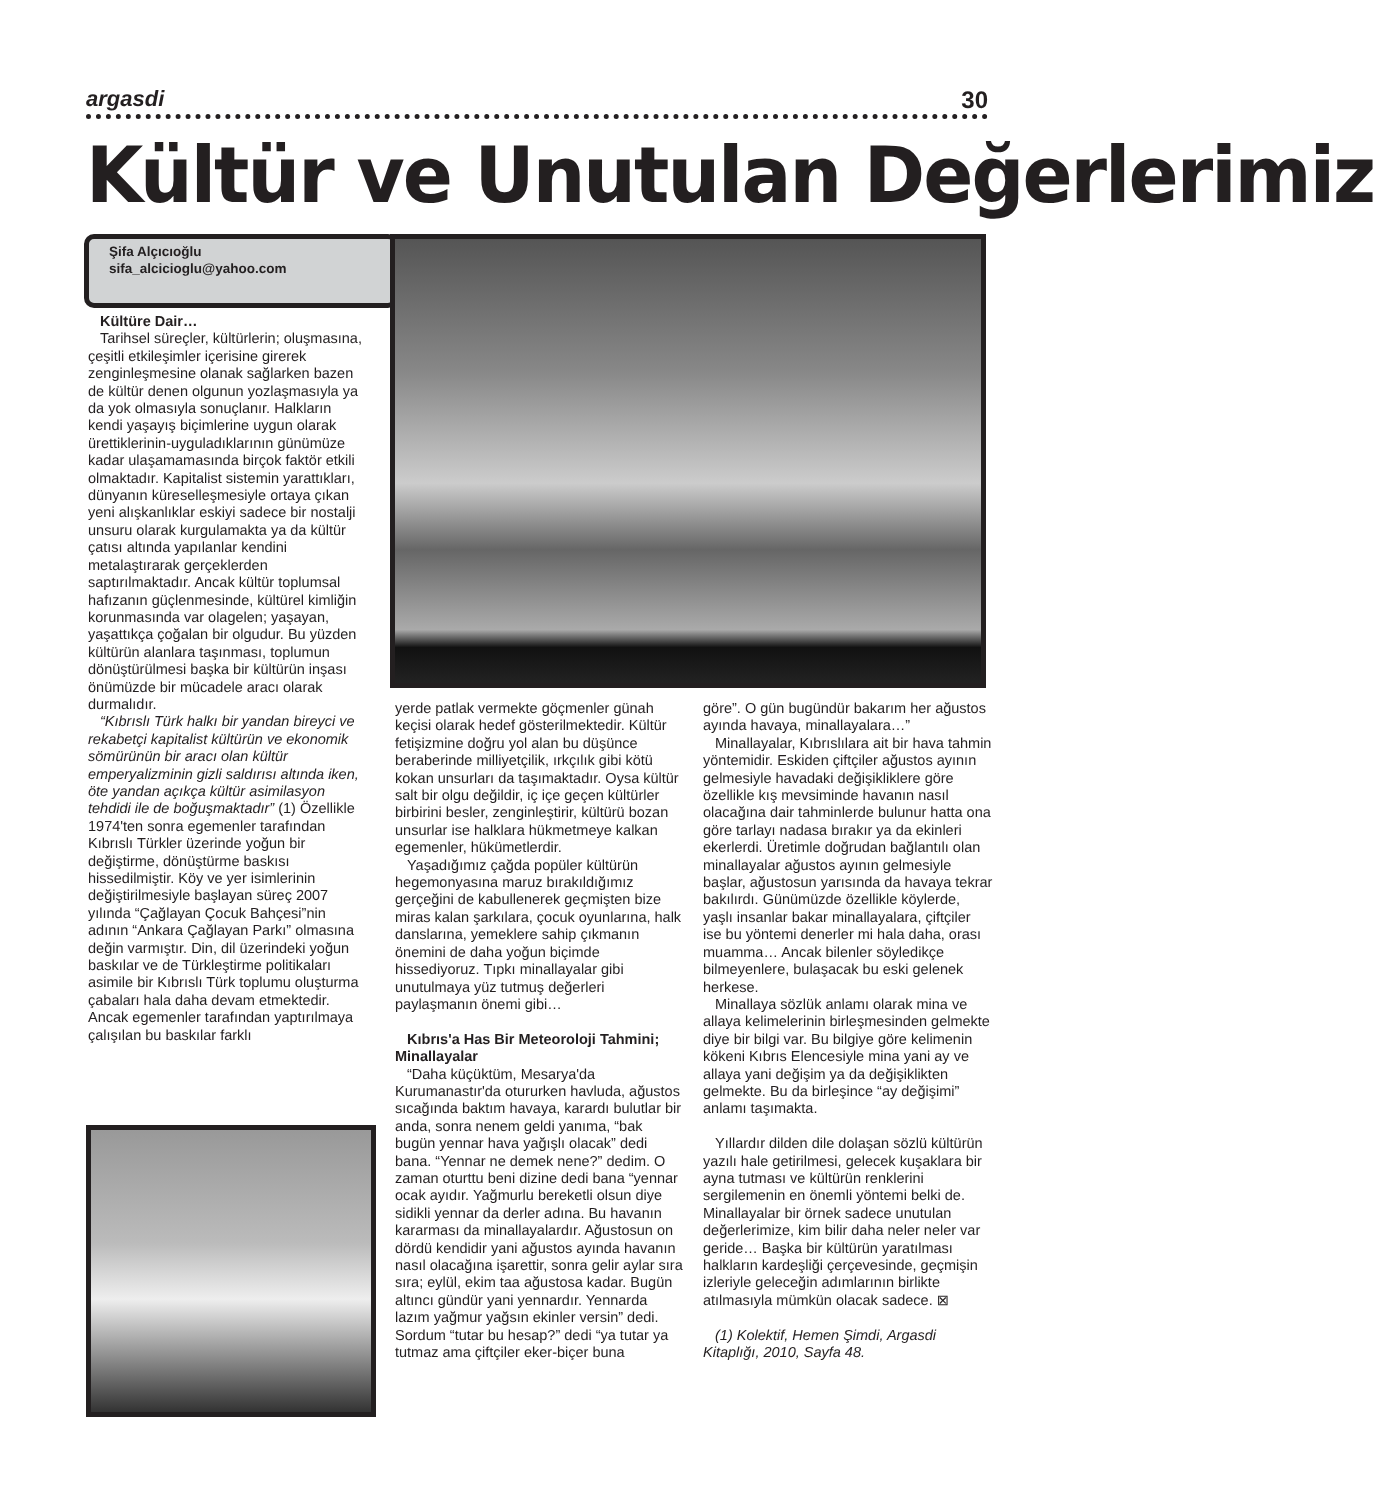argasdi 30
Kültür ve Unutulan Değerlerimiz
Şifa Alçıcıoğlu
sifa_alcicioglu@yahoo.com
Kültüre Dair…
Tarihsel süreçler, kültürlerin; oluşmasına, çeşitli etkileşimler içerisine girerek zenginleşmesine olanak sağlarken bazen de kültür denen olgunun yozlaşmasıyla ya da yok olmasıyla sonuçlanır. Halkların kendi yaşayış biçimlerine uygun olarak ürettiklerinin-uyguladıklarının günümüze kadar ulaşamamasında birçok faktör etkili olmaktadır. Kapitalist sistemin yarattıkları, dünyanın küreselleşmesiyle ortaya çıkan yeni alışkanlıklar eskiyi sadece bir nostalji unsuru olarak kurgulamakta ya da kültür çatısı altında yapılanlar kendini metalaştırarak gerçeklerden saptırılmaktadır. Ancak kültür toplumsal hafızanın güçlenmesinde, kültürel kimliğin korunmasında var olagelen; yaşayan, yaşattıkça çoğalan bir olgudur. Bu yüzden kültürün alanlara taşınması, toplumun dönüştürülmesi başka bir kültürün inşası önümüzde bir mücadele aracı olarak durmalıdır.
“Kıbrıslı Türk halkı bir yandan bireyci ve rekabetçi kapitalist kültürün ve ekonomik sömürünün bir aracı olan kültür emperyalizminin gizli saldırısı altında iken, öte yandan açıkça kültür asimilasyon tehdidi ile de boğuşmaktadır” (1) Özellikle 1974'ten sonra egemenler tarafından Kıbrıslı Türkler üzerinde yoğun bir değiştirme, dönüştürme baskısı hissedilmiştir. Köy ve yer isimlerinin değiştirilmesiyle başlayan süreç 2007 yılında “Çağlayan Çocuk Bahçesi”nin adının “Ankara Çağlayan Parkı” olmasına değin varmıştır. Din, dil üzerindeki yoğun baskılar ve de Türkleştirme politikaları asimile bir Kıbrıslı Türk toplumu oluşturma çabaları hala daha devam etmektedir. Ancak egemenler tarafından yaptırılmaya çalışılan bu baskılar farklı
yerde patlak vermekte göçmenler günah keçisi olarak hedef gösterilmektedir. Kültür fetişizmine doğru yol alan bu düşünce beraberinde milliyetçilik, ırkçılık gibi kötü kokan unsurları da taşımaktadır. Oysa kültür salt bir olgu değildir, iç içe geçen kültürler birbirini besler, zenginleştirir, kültürü bozan unsurlar ise halklara hükmetmeye kalkan egemenler, hükümetlerdir.
Yaşadığımız çağda popüler kültürün hegemonyasına maruz bırakıldığımız gerçeğini de kabullenerek geçmişten bize miras kalan şarkılara, çocuk oyunlarına, halk danslarına, yemeklere sahip çıkmanın önemini de daha yoğun biçimde hissediyoruz. Tıpkı minallayalar gibi unutulmaya yüz tutmuş değerleri paylaşmanın önemi gibi…
Kıbrıs'a Has Bir Meteoroloji Tahmini; Minallayalar
“Daha küçüktüm, Mesarya'da Kurumanastır'da otururken havluda, ağustos sıcağında baktım havaya, karardı bulutlar bir anda, sonra nenem geldi yanıma, “bak bugün yennar hava yağışlı olacak” dedi bana. “Yennar ne demek nene?” dedim. O zaman oturttu beni dizine dedi bana “yennar ocak ayıdır. Yağmurlu bereketli olsun diye sidikli yennar da derler adına. Bu havanın kararması da minallayalardır. Ağustosun on dördü kendidir yani ağustos ayında havanın nasıl olacağına işarettir, sonra gelir aylar sıra sıra; eylül, ekim taa ağustosa kadar. Bugün altıncı gündür yani yennardır. Yennarda lazım yağmur yağsın ekinler versin” dedi. Sordum “tutar bu hesap?” dedi “ya tutar ya tutmaz ama çiftçiler eker-biçer buna
göre”. O gün bugündür bakarım her ağustos ayında havaya, minallayalara…”
Minallayalar, Kıbrıslılara ait bir hava tahmin yöntemidir. Eskiden çiftçiler ağustos ayının gelmesiyle havadaki değişikliklere göre özellikle kış mevsiminde havanın nasıl olacağına dair tahminlerde bulunur hatta ona göre tarlayı nadasa bırakır ya da ekinleri ekerlerdi. Üretimle doğrudan bağlantılı olan minallayalar ağustos ayının gelmesiyle başlar, ağustosun yarısında da havaya tekrar bakılırdı. Günümüzde özellikle köylerde, yaşlı insanlar bakar minallayalara, çiftçiler ise bu yöntemi denerler mi hala daha, orası muamma… Ancak bilenler söyledikçe bilmeyenlere, bulaşacak bu eski gelenek herkese.
Minallaya sözlük anlamı olarak mina ve allaya kelimelerinin birleşmesinden gelmekte diye bir bilgi var. Bu bilgiye göre kelimenin kökeni Kıbrıs Elencesiyle mina yani ay ve allaya yani değişim ya da değişiklikten gelmekte. Bu da birleşince “ay değişimi” anlamı taşımakta.
Yıllardır dilden dile dolaşan sözlü kültürün yazılı hale getirilmesi, gelecek kuşaklara bir ayna tutması ve kültürün renklerini sergilemenin en önemli yöntemi belki de. Minallayalar bir örnek sadece unutulan değerlerimize, kim bilir daha neler neler var geride… Başka bir kültürün yaratılması halkların kardeşliği çerçevesinde, geçmişin izleriyle geleceğin adımlarının birlikte atılmasıyla mümkün olacak sadece. ⊠
(1) Kolektif, Hemen Şimdi, Argasdi Kitaplığı, 2010, Sayfa 48.